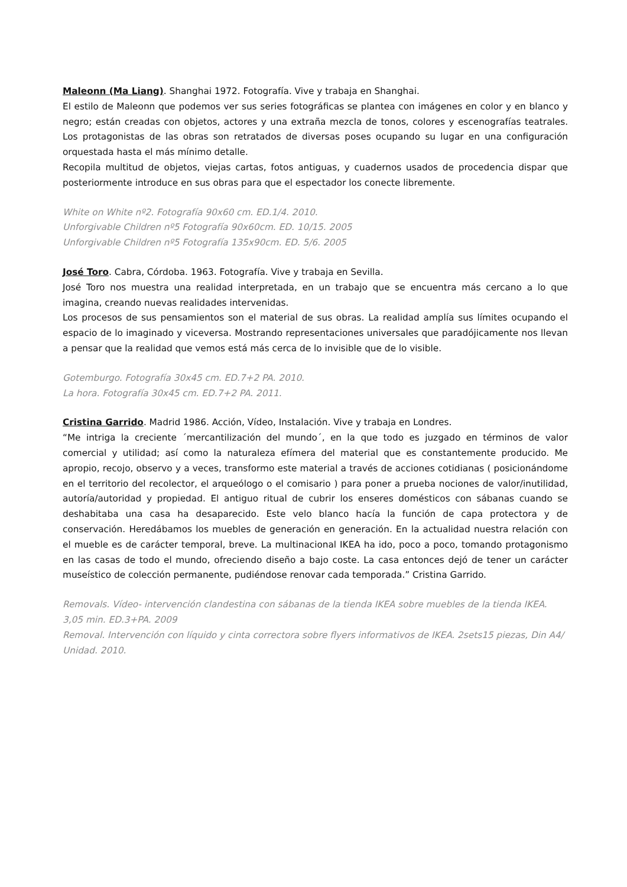Maleonn (Ma Liang). Shanghai 1972. Fotografía. Vive y trabaja en Shanghai.
El estilo de Maleonn que podemos ver sus series fotográficas se plantea con imágenes en color y en blanco y negro; están creadas con objetos, actores y una extraña mezcla de tonos, colores y escenografías teatrales. Los protagonistas de las obras son retratados de diversas poses ocupando su lugar en una configuración orquestada hasta el más mínimo detalle.
Recopila multitud de objetos, viejas cartas, fotos antiguas, y cuadernos usados de procedencia dispar que posteriormente introduce en sus obras para que el espectador los conecte libremente.
White on White nº2. Fotografía 90x60 cm. ED.1/4. 2010.
Unforgivable Children nº5 Fotografía 90x60cm. ED. 10/15. 2005
Unforgivable Children nº5 Fotografía 135x90cm. ED. 5/6. 2005
José Toro. Cabra, Córdoba. 1963. Fotografía. Vive y trabaja en Sevilla.
José Toro nos muestra una realidad interpretada, en un trabajo que se encuentra más cercano a lo que imagina, creando nuevas realidades intervenidas.
Los procesos de sus pensamientos son el material de sus obras. La realidad amplía sus límites ocupando el espacio de lo imaginado y viceversa. Mostrando representaciones universales que paradójicamente nos llevan a pensar que la realidad que vemos está más cerca de lo invisible que de lo visible.
Gotemburgo. Fotografía 30x45 cm. ED.7+2 PA. 2010.
La hora. Fotografía 30x45 cm. ED.7+2 PA. 2011.
Cristina Garrido. Madrid 1986. Acción, Vídeo, Instalación. Vive y trabaja en Londres.
“Me intriga la creciente ´mercantilización del mundo´, en la que todo es juzgado en términos de valor comercial y utilidad; así como la naturaleza efímera del material que es constantemente producido. Me apropio, recojo, observo y a veces, transformo este material a través de acciones cotidianas ( posicionándome en el territorio del recolector, el arqueólogo o el comisario ) para poner a prueba nociones de valor/inutilidad, autoría/autoridad y propiedad. El antiguo ritual de cubrir los enseres domésticos con sábanas cuando se deshabitaba una casa ha desaparecido. Este velo blanco hacía la función de capa protectora y de conservación. Heredábamos los muebles de generación en generación. En la actualidad nuestra relación con el mueble es de carácter temporal, breve. La multinacional IKEA ha ido, poco a poco, tomando protagonismo en las casas de todo el mundo, ofreciendo diseño a bajo coste. La casa entonces dejó de tener un carácter museístico de colección permanente, pudiéndose renovar cada temporada.” Cristina Garrido.
Removals. Vídeo- intervención clandestina con sábanas de la tienda IKEA sobre muebles de la tienda IKEA. 3,05 min. ED.3+PA. 2009
Removal. Intervención con líquido y cinta correctora sobre flyers informativos de IKEA. 2sets15 piezas, Din A4/ Unidad. 2010.